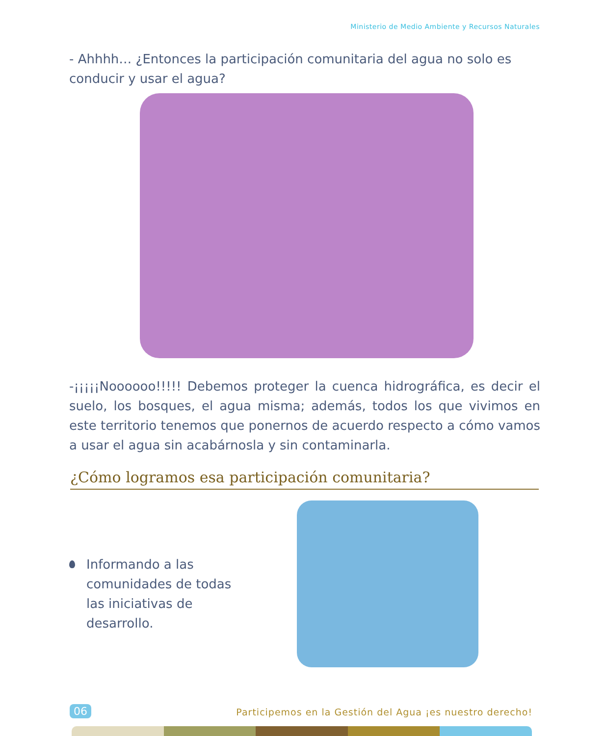Ministerio de Medio Ambiente y Recursos Naturales
- Ahhhh… ¿Entonces la participación comunitaria del agua no solo es conducir y usar el agua?
-¡¡¡¡¡Noooooo!!!!! Debemos proteger la cuenca hidrográfica, es decir el suelo, los bosques, el agua misma; además, todos los que vivimos en este territorio tenemos que ponernos de acuerdo respecto a cómo vamos a usar el agua sin acabárnosla y sin contaminarla.
¿Cómo logramos esa participación comunitaria?
Informando a las comunidades de todas las iniciativas de desarrollo.
06
Participemos en la Gestión del Agua ¡es nuestro derecho!